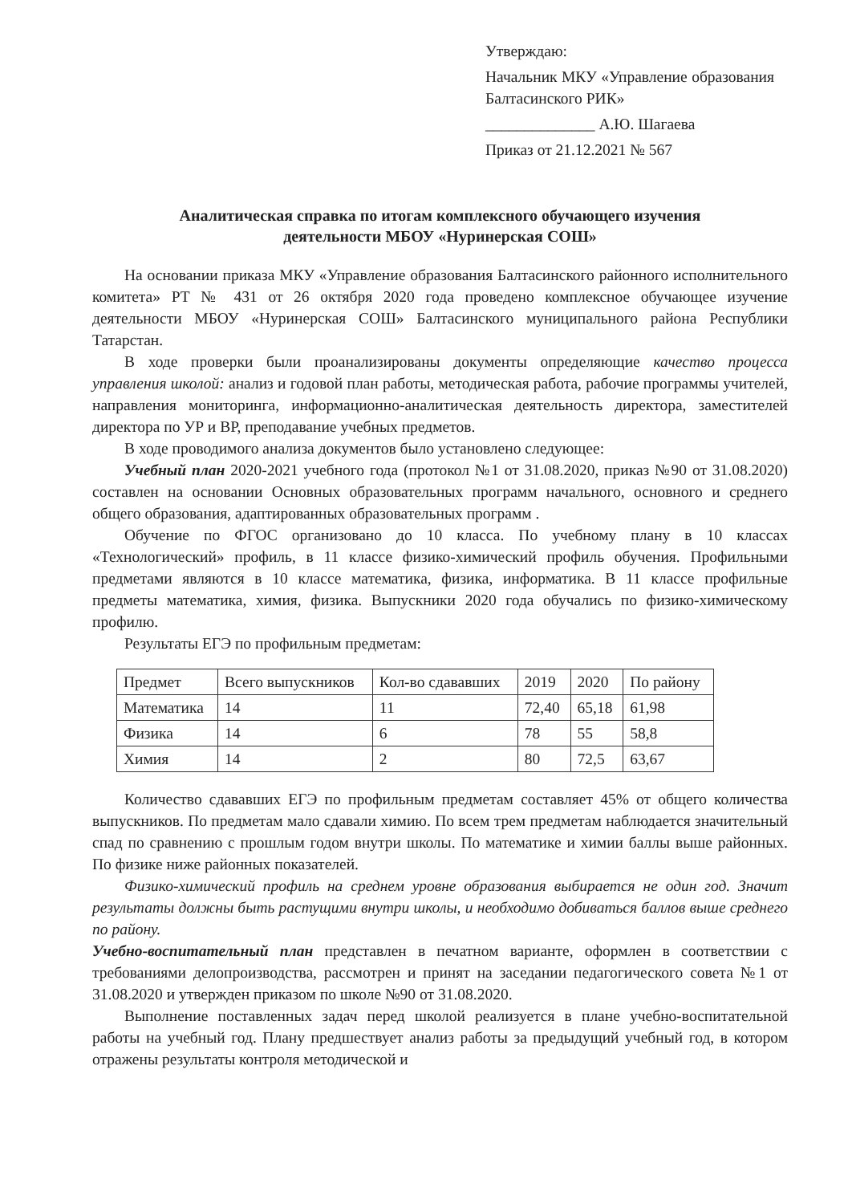Утверждаю:
Начальник МКУ «Управление образования Балтасинского РИК»
______________ А.Ю. Шагаева
Приказ от 21.12.2021 № 567
Аналитическая справка по итогам комплексного обучающего изучения
деятельности МБОУ «Нуринерская СОШ»
На основании приказа МКУ «Управление образования Балтасинского районного исполнительного комитета» РТ № 431 от 26 октября 2020 года проведено комплексное обучающее изучение деятельности МБОУ «Нуринерская СОШ» Балтасинского муниципального района Республики Татарстан.
В ходе проверки были проанализированы документы определяющие качество процесса управления школой: анализ и годовой план работы, методическая работа, рабочие программы учителей, направления мониторинга, информационно-аналитическая деятельность директора, заместителей директора по УР и ВР, преподавание учебных предметов.
В ходе проводимого анализа документов было установлено следующее:
Учебный план 2020-2021 учебного года (протокол №1 от 31.08.2020, приказ №90 от 31.08.2020) составлен на основании Основных образовательных программ начального, основного и среднего общего образования, адаптированных образовательных программ .
Обучение по ФГОС организовано до 10 класса. По учебному плану в 10 классах «Технологический» профиль, в 11 классе физико-химический профиль обучения. Профильными предметами являются в 10 классе математика, физика, информатика. В 11 классе профильные предметы математика, химия, физика. Выпускники 2020 года обучались по физико-химическому профилю.
Результаты ЕГЭ по профильным предметам:
| Предмет | Всего выпускников | Кол-во сдававших | 2019 | 2020 | По району |
| --- | --- | --- | --- | --- | --- |
| Математика | 14 | 11 | 72,40 | 65,18 | 61,98 |
| Физика | 14 | 6 | 78 | 55 | 58,8 |
| Химия | 14 | 2 | 80 | 72,5 | 63,67 |
Количество сдававших ЕГЭ по профильным предметам составляет 45% от общего количества выпускников. По предметам мало сдавали химию. По всем трем предметам наблюдается значительный спад по сравнению с прошлым годом внутри школы. По математике и химии баллы выше районных. По физике ниже районных показателей.
Физико-химический профиль на среднем уровне образования выбирается не один год. Значит результаты должны быть растущими внутри школы, и необходимо добиваться баллов выше среднего по району.
Учебно-воспитательный план представлен в печатном варианте, оформлен в соответствии с требованиями делопроизводства, рассмотрен и принят на заседании педагогического совета №1 от 31.08.2020 и утвержден приказом по школе №90 от 31.08.2020.
Выполнение поставленных задач перед школой реализуется в плане учебно-воспитательной работы на учебный год. Плану предшествует анализ работы за предыдущий учебный год, в котором отражены результаты контроля методической и